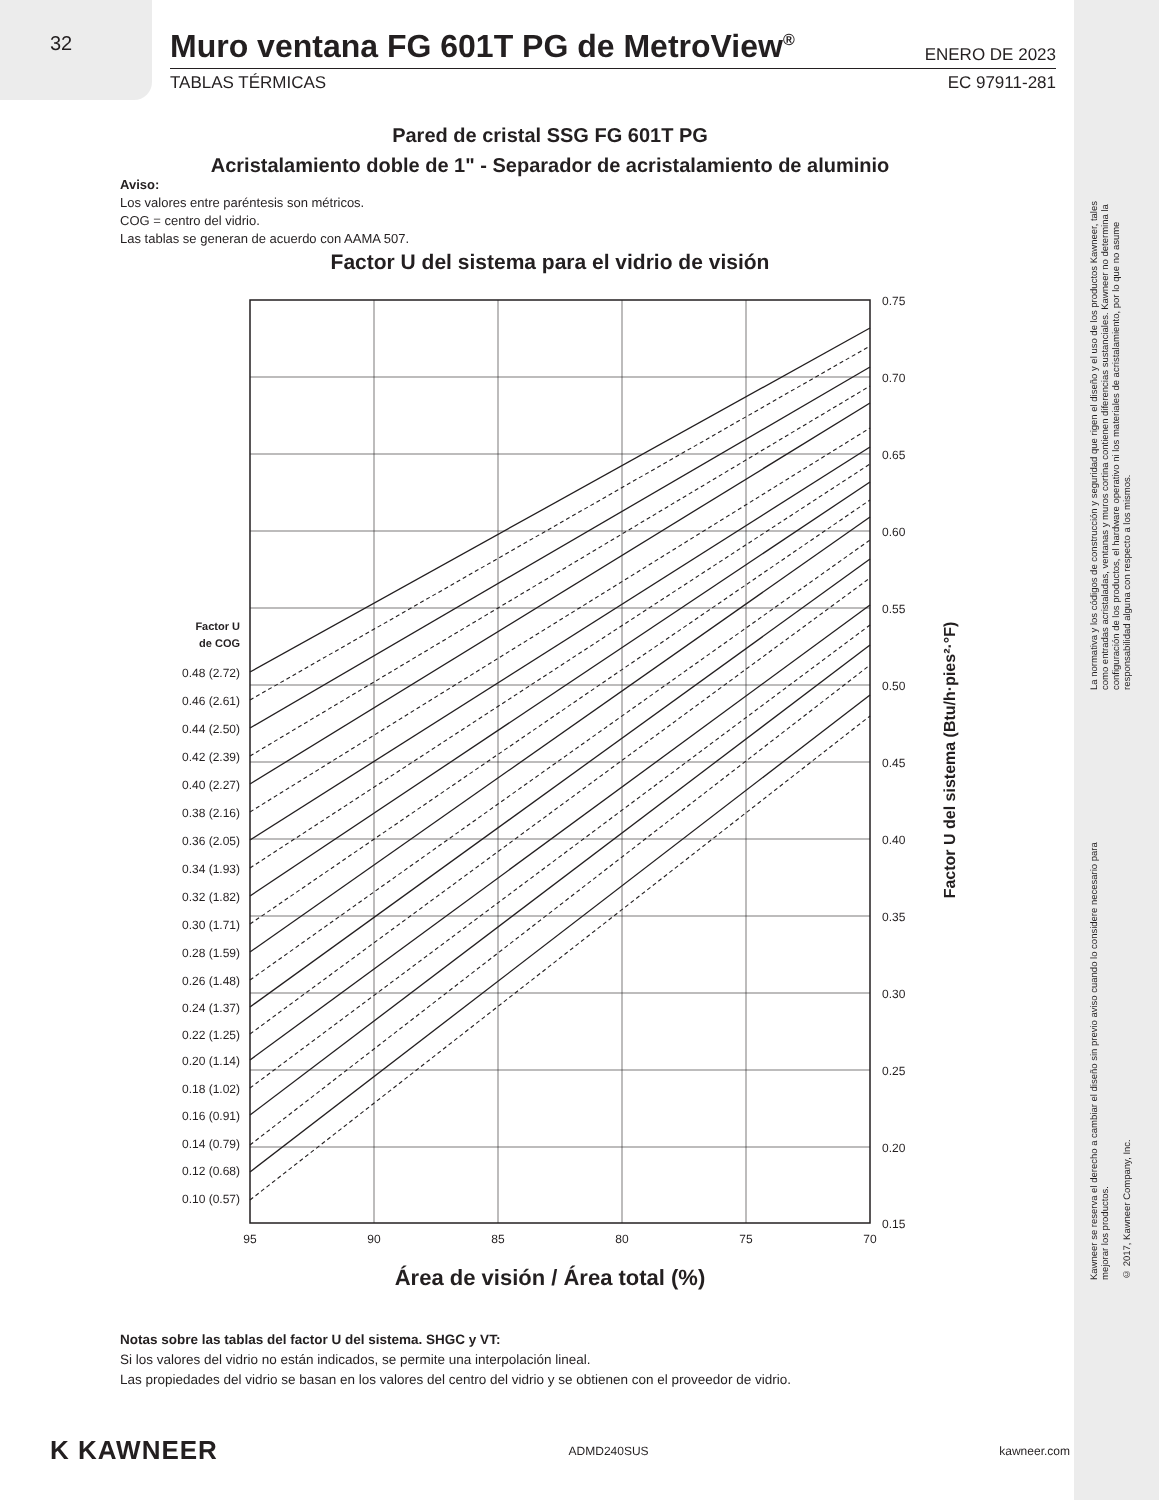32
Muro ventana FG 601T PG de MetroView<sup>®</sup> ENERO DE 2023
TABLAS TÉRMICAS EC 97911-281
Pared de cristal SSG FG 601T PG
Acristalamiento doble de 1" - Separador de acristalamiento de aluminio
Aviso:
Los valores entre paréntesis son métricos.
COG = centro del vidrio.
Las tablas se generan de acuerdo con AAMA 507.
Factor U del sistema para el vidrio de visión
0.75
0.70
0.65
0.60
0.55
0.50
0.45
0.40
0.35
0.30
0.25
0.20
0.15
95
90
85
80
75
70
Factor U
de COG
0.48 (2.72)
0.46 (2.61)
0.44 (2.50)
0.42 (2.39)
0.40 (2.27)
0.38 (2.16)
0.36 (2.05)
0.34 (1.93)
0.32 (1.82)
0.30 (1.71)
0.28 (1.59)
0.26 (1.48)
0.24 (1.37)
0.22 (1.25)
0.20 (1.14)
0.18 (1.02)
0.16 (0.91)
0.14 (0.79)
0.12 (0.68)
0.10 (0.57)
Factor U del sistema (Btu/h·pies²·°F)
Área de visión / Área total (%)
Notas sobre las tablas del factor U del sistema. SHGC y VT:
Si los valores del vidrio no están indicados, se permite una interpolación lineal.
Las propiedades del vidrio se basan en los valores del centro del vidrio y se obtienen con el proveedor de vidrio.
K KAWNEER ADMD240SUS kawneer.com
La normativa y los códigos de construcción y seguridad que rigen el diseño y el uso de los productos Kawneer, tales como entradas acristaladas, ventanas y muros cortina contienen diferencias sustanciales. Kawneer no determina la configuración de los productos, el hardware operativo ni los materiales de acristalamiento, por lo que no asume responsabilidad alguna con respecto a los mismos.
Kawneer se reserva el derecho a cambiar el diseño sin previo aviso cuando lo considere necesario para mejorar los productos.
© 2017, Kawneer Company, Inc.